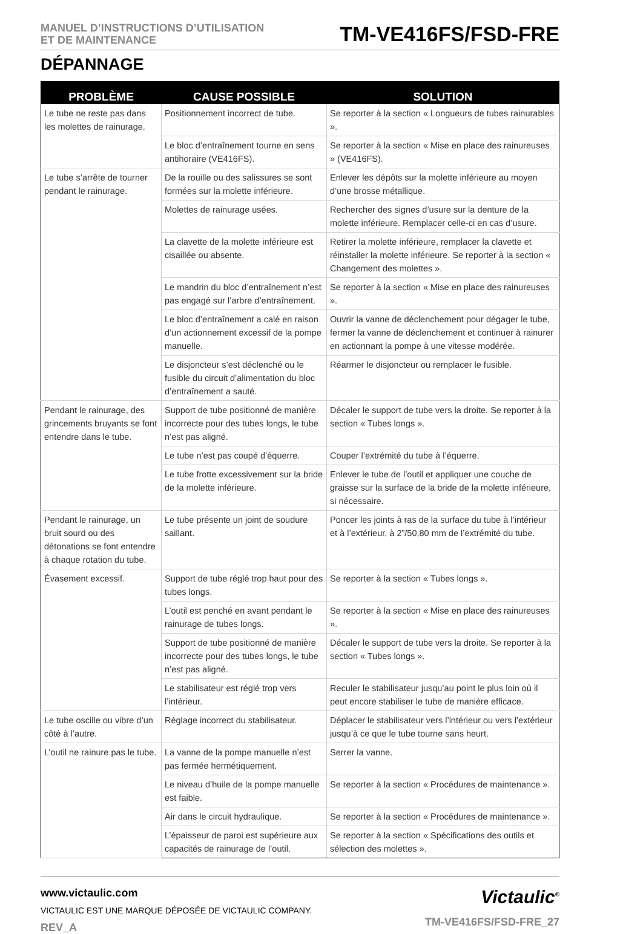MANUEL D’INSTRUCTIONS D’UTILISATION
ET DE MAINTENANCE
TM-VE416FS/FSD-FRE
DÉPANNAGE
| PROBLÈME | CAUSE POSSIBLE | SOLUTION |
| --- | --- | --- |
| Le tube ne reste pas dans les molettes de rainurage. | Positionnement incorrect de tube. | Se reporter à la section « Longueurs de tubes rainurables ». |
| | Le bloc d’entraînement tourne en sens antihoraire (VE416FS). | Se reporter à la section « Mise en place des rainureuses » (VE416FS). |
| Le tube s’arrête de tourner pendant le rainurage. | De la rouille ou des salissures se sont formées sur la molette inférieure. | Enlever les dépôts sur la molette inférieure au moyen d’une brosse métallique. |
| | Molettes de rainurage usées. | Rechercher des signes d’usure sur la denture de la molette inférieure. Remplacer celle-ci en cas d’usure. |
| | La clavette de la molette inférieure est cisaillée ou absente. | Retirer la molette inférieure, remplacer la clavette et réinstaller la molette inférieure. Se reporter à la section « Changement des molettes ». |
| | Le mandrin du bloc d’entraînement n’est pas engagé sur l’arbre d’entraînement. | Se reporter à la section « Mise en place des rainureuses ». |
| | Le bloc d’entraînement a calé en raison d’un actionnement excessif de la pompe manuelle. | Ouvrir la vanne de déclenchement pour dégager le tube, fermer la vanne de déclenchement et continuer à rainurer en actionnant la pompe à une vitesse modérée. |
| | Le disjoncteur s’est déclenché ou le fusible du circuit d’alimentation du bloc d’entraînement a sauté. | Réarmer le disjoncteur ou remplacer le fusible. |
| Pendant le rainurage, des grincements bruyants se font entendre dans le tube. | Support de tube positionné de manière incorrecte pour des tubes longs, le tube n’est pas aligné. | Décaler le support de tube vers la droite. Se reporter à la section « Tubes longs ». |
| | Le tube n’est pas coupé d’équerre. | Couper l’extrémité du tube à l’équerre. |
| | Le tube frotte excessivement sur la bride de la molette inférieure. | Enlever le tube de l’outil et appliquer une couche de graisse sur la surface de la bride de la molette inférieure, si nécessaire. |
| Pendant le rainurage, un bruit sourd ou des détonations se font entendre à chaque rotation du tube. | Le tube présente un joint de soudure saillant. | Poncer les joints à ras de la surface du tube à l’intérieur et à l’extérieur, à 2”/50,80 mm de l’extrémité du tube. |
| Évasement excessif. | Support de tube réglé trop haut pour des tubes longs. | Se reporter à la section « Tubes longs ». |
| | L’outil est penché en avant pendant le rainurage de tubes longs. | Se reporter à la section « Mise en place des rainureuses ». |
| | Support de tube positionné de manière incorrecte pour des tubes longs, le tube n’est pas aligné. | Décaler le support de tube vers la droite. Se reporter à la section « Tubes longs ». |
| | Le stabilisateur est réglé trop vers l’intérieur. | Reculer le stabilisateur jusqu’au point le plus loin où il peut encore stabiliser le tube de manière efficace. |
| Le tube oscille ou vibre d’un côté à l’autre. | Réglage incorrect du stabilisateur. | Déplacer le stabilisateur vers l’intérieur ou vers l’extérieur jusqu’à ce que le tube tourne sans heurt. |
| L’outil ne rainure pas le tube. | La vanne de la pompe manuelle n’est pas fermée hermétiquement. | Serrer la vanne. |
| | Le niveau d’huile de la pompe manuelle est faible. | Se reporter à la section « Procédures de maintenance ». |
| | Air dans le circuit hydraulique. | Se reporter à la section « Procédures de maintenance ». |
| | L’épaisseur de paroi est supérieure aux capacités de rainurage de l’outil. | Se reporter à la section « Spécifications des outils et sélection des molettes ». |
www.victaulic.com
VICTAULIC EST UNE MARQUE DÉPOSÉE DE VICTAULIC COMPANY.
REV_A
Victaulic<sup>®</sup>
TM-VE416FS/FSD-FRE_27